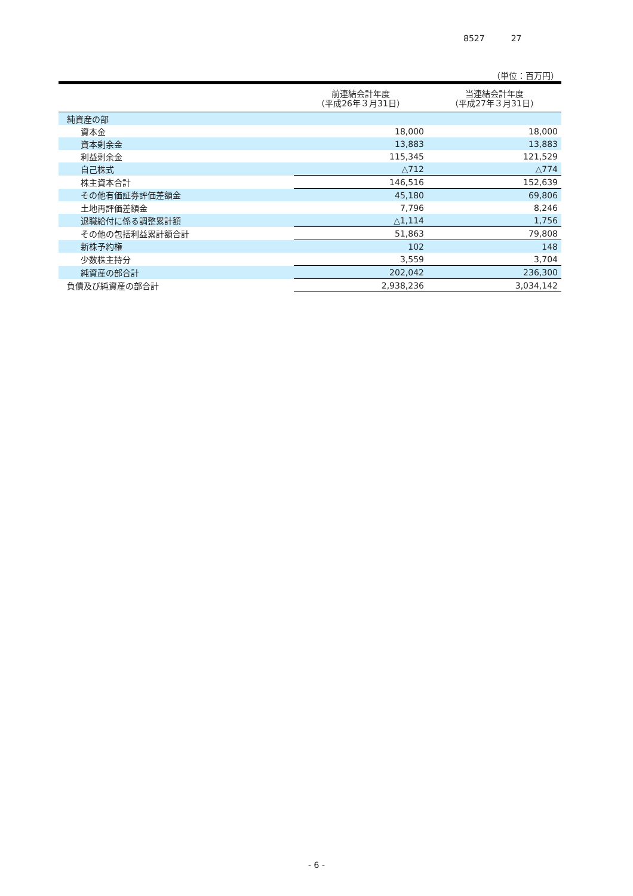8527 27
（単位：百万円）
| | 前連結会計年度 （平成26年３月31日） | 当連結会計年度 （平成27年３月31日） |
| --- | --- | --- |
| 純資産の部 | | |
| 資本金 | 18,000 | 18,000 |
| 資本剰余金 | 13,883 | 13,883 |
| 利益剰余金 | 115,345 | 121,529 |
| 自己株式 | △712 | △774 |
| 株主資本合計 | 146,516 | 152,639 |
| その他有価証券評価差額金 | 45,180 | 69,806 |
| 土地再評価差額金 | 7,796 | 8,246 |
| 退職給付に係る調整累計額 | △1,114 | 1,756 |
| その他の包括利益累計額合計 | 51,863 | 79,808 |
| 新株予約権 | 102 | 148 |
| 少数株主持分 | 3,559 | 3,704 |
| 純資産の部合計 | 202,042 | 236,300 |
| 負債及び純資産の部合計 | 2,938,236 | 3,034,142 |
- 6 -